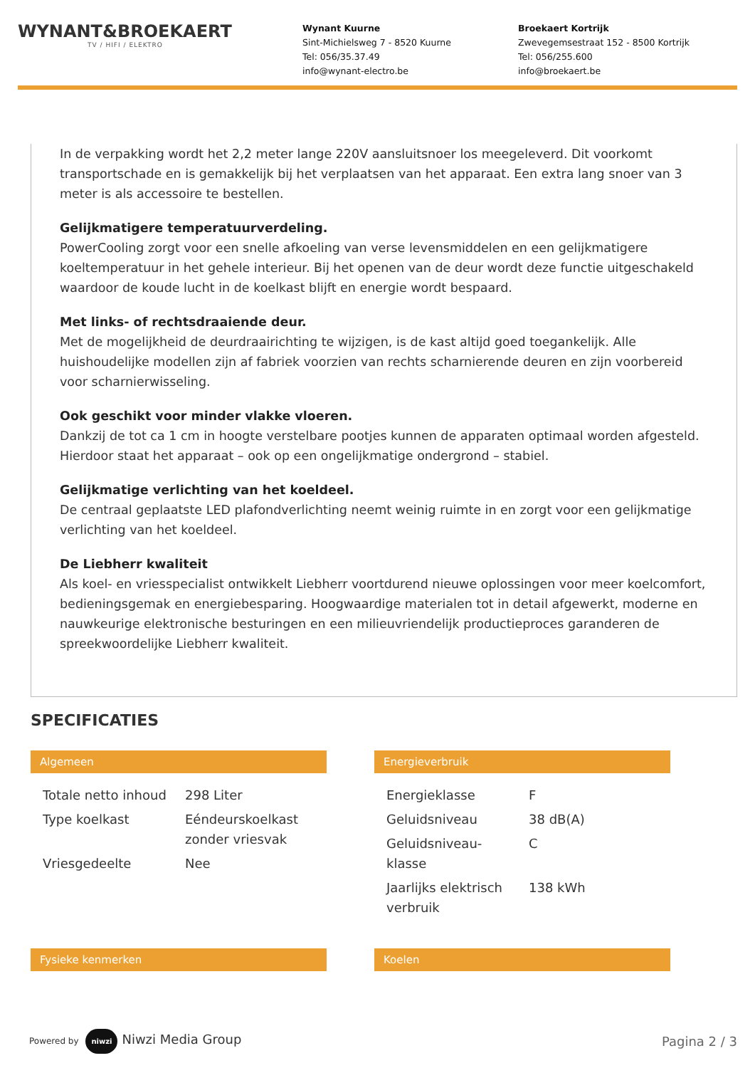WYNANT&BROEKAERT
TV / HIFI / ELEKTRO
Wynant Kuurne
Sint-Michielsweg 7 - 8520 Kuurne
Tel: 056/35.37.49
info@wynant-electro.be
Broekaert Kortrijk
Zwevegemsestraat 152 - 8500 Kortrijk
Tel: 056/255.600
info@broekaert.be
In de verpakking wordt het 2,2 meter lange 220V aansluitsnoer los meegeleverd. Dit voorkomt transportschade en is gemakkelijk bij het verplaatsen van het apparaat. Een extra lang snoer van 3 meter is als accessoire te bestellen.
Gelijkmatigere temperatuurverdeling.
PowerCooling zorgt voor een snelle afkoeling van verse levensmiddelen en een gelijkmatigere koeltemperatuur in het gehele interieur. Bij het openen van de deur wordt deze functie uitgeschakeld waardoor de koude lucht in de koelkast blijft en energie wordt bespaard.
Met links- of rechtsdraaiende deur.
Met de mogelijkheid de deurdraairichting te wijzigen, is de kast altijd goed toegankelijk. Alle huishoudelijke modellen zijn af fabriek voorzien van rechts scharnierende deuren en zijn voorbereid voor scharnierwisseling.
Ook geschikt voor minder vlakke vloeren.
Dankzij de tot ca 1 cm in hoogte verstelbare pootjes kunnen de apparaten optimaal worden afgesteld. Hierdoor staat het apparaat – ook op een ongelijkmatige ondergrond – stabiel.
Gelijkmatige verlichting van het koeldeel.
De centraal geplaatste LED plafondverlichting neemt weinig ruimte in en zorgt voor een gelijkmatige verlichting van het koeldeel.
De Liebherr kwaliteit
Als koel- en vriesspecialist ontwikkelt Liebherr voortdurend nieuwe oplossingen voor meer koelcomfort, bedieningsgemak en energiebesparing. Hoogwaardige materialen tot in detail afgewerkt, moderne en nauwkeurige elektronische besturingen en een milieuvriendelijk productieproces garanderen de spreekwoordelijke Liebherr kwaliteit.
SPECIFICATIES
Algemeen
| Totale netto inhoud | 298 Liter |
| Type koelkast | Eéndeurskoelkast zonder vriesvak |
| Vriesgedeelte | Nee |
Energieverbruik
| Energieklasse | F |
| Geluidsniveau | 38 dB(A) |
| Geluidsniveau-klasse | C |
| Jaarlijks elektrisch verbruik | 138 kWh |
Fysieke kenmerken Koelen
Powered by niwzi Niwzi Media Group
Pagina 2 / 3